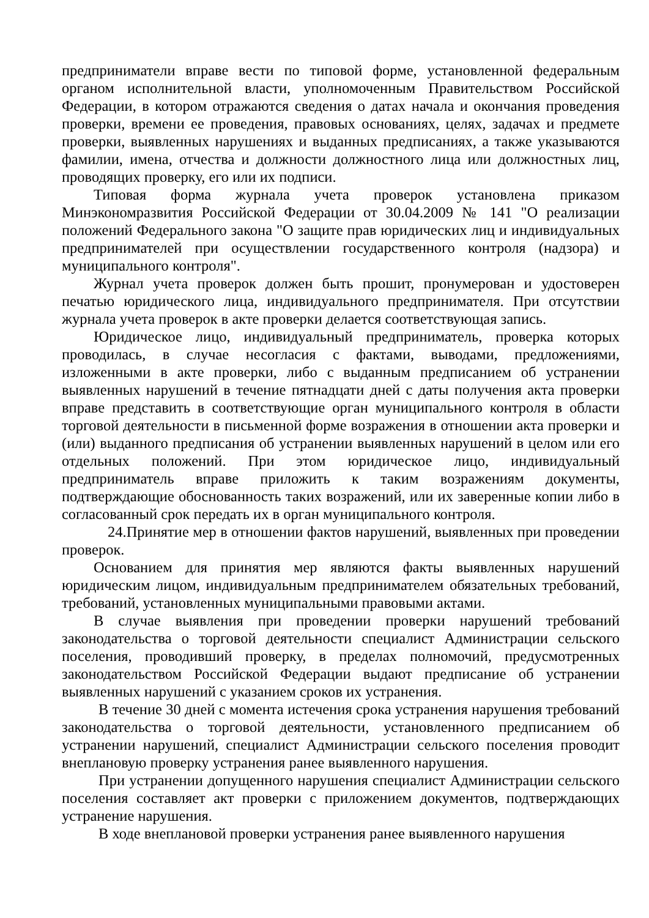предприниматели вправе вести по типовой форме, установленной федеральным органом исполнительной власти, уполномоченным Правительством Российской Федерации, в котором отражаются сведения о датах начала и окончания проведения проверки, времени ее проведения, правовых основаниях, целях, задачах и предмете проверки, выявленных нарушениях и выданных предписаниях, а также указываются фамилии, имена, отчества и должности должностного лица или должностных лиц, проводящих проверку, его или их подписи.
Типовая форма журнала учета проверок установлена приказом Минэкономразвития Российской Федерации от 30.04.2009 № 141 "О реализации положений Федерального закона "О защите прав юридических лиц и индивидуальных предпринимателей при осуществлении государственного контроля (надзора) и муниципального контроля".
Журнал учета проверок должен быть прошит, пронумерован и удостоверен печатью юридического лица, индивидуального предпринимателя. При отсутствии журнала учета проверок в акте проверки делается соответствующая запись.
Юридическое лицо, индивидуальный предприниматель, проверка которых проводилась, в случае несогласия с фактами, выводами, предложениями, изложенными в акте проверки, либо с выданным предписанием об устранении выявленных нарушений в течение пятнадцати дней с даты получения акта проверки вправе представить в соответствующие орган муниципального контроля в области торговой деятельности в письменной форме возражения в отношении акта проверки и (или) выданного предписания об устранении выявленных нарушений в целом или его отдельных положений. При этом юридическое лицо, индивидуальный предприниматель вправе приложить к таким возражениям документы, подтверждающие обоснованность таких возражений, или их заверенные копии либо в согласованный срок передать их в орган муниципального контроля.
24.Принятие мер в отношении фактов нарушений, выявленных при проведении проверок.
Основанием для принятия мер являются факты выявленных нарушений юридическим лицом, индивидуальным предпринимателем обязательных требований, требований, установленных муниципальными правовыми актами.
В случае выявления при проведении проверки нарушений требований законодательства о торговой деятельности специалист Администрации сельского поселения, проводивший проверку, в пределах полномочий, предусмотренных законодательством Российской Федерации выдают предписание об устранении выявленных нарушений с указанием сроков их устранения.
В течение 30 дней с момента истечения срока устранения нарушения требований законодательства о торговой деятельности, установленного предписанием об устранении нарушений, специалист Администрации сельского поселения проводит внеплановую проверку устранения ранее выявленного нарушения.
При устранении допущенного нарушения специалист Администрации сельского поселения составляет акт проверки с приложением документов, подтверждающих устранение нарушения.
В ходе внеплановой проверки устранения ранее выявленного нарушения